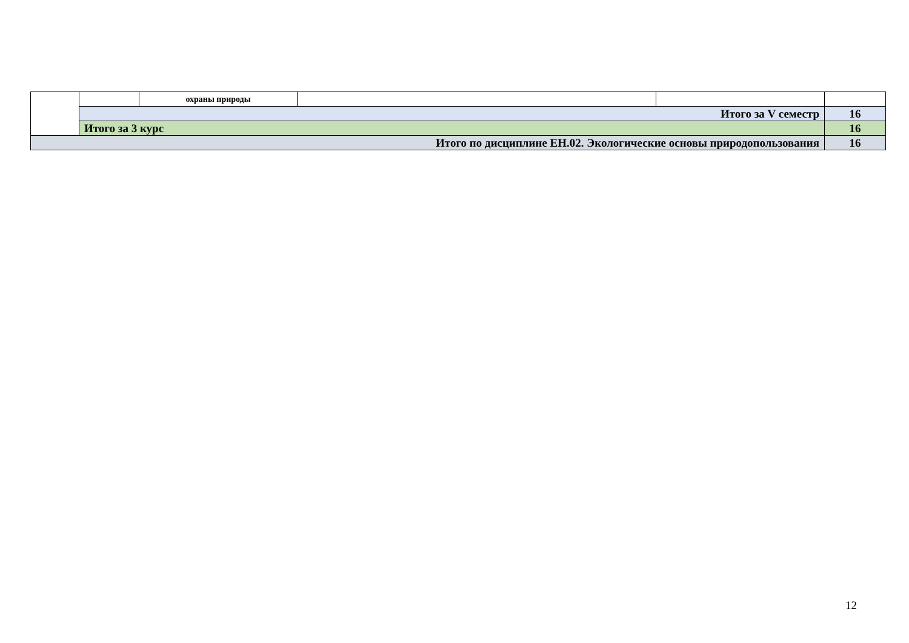| | | охраны природы | | | |
| | Итого за V семестр | | | | 16 |
| | Итого за 3 курс | | | | 16 |
| Итого по дисциплине ЕН.02. Экологические основы природопользования | | | | | 16 |
12